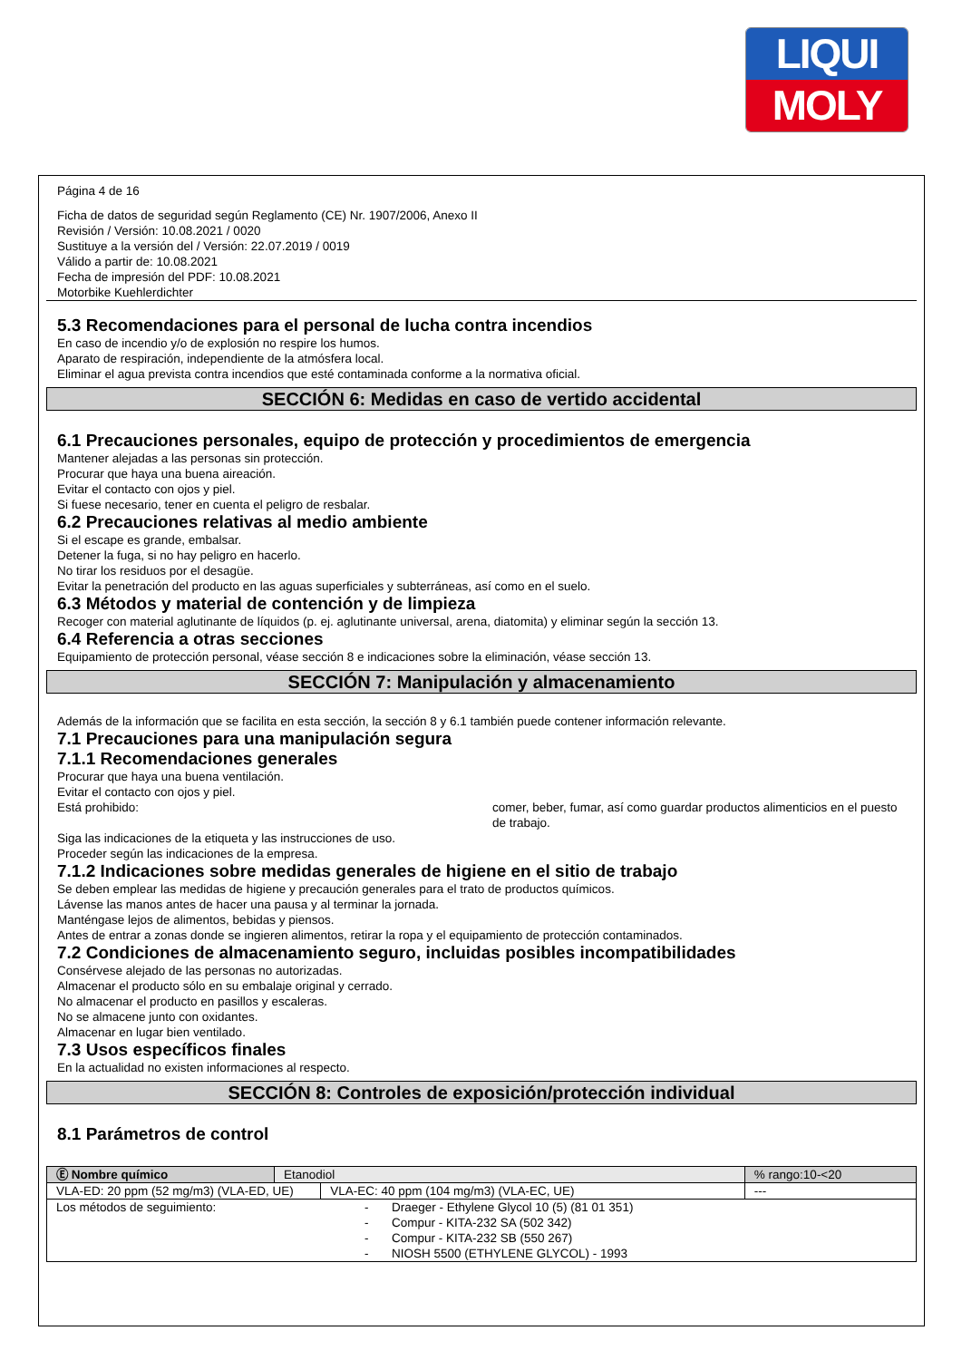LIQUI
MOLY
Página 4 de 16
Ficha de datos de seguridad según Reglamento (CE) Nr. 1907/2006, Anexo II
Revisión / Versión: 10.08.2021 / 0020
Sustituye a la versión del / Versión: 22.07.2019 / 0019
Válido a partir de: 10.08.2021
Fecha de impresión del PDF: 10.08.2021
Motorbike Kuehlerdichter
5.3 Recomendaciones para el personal de lucha contra incendios
En caso de incendio y/o de explosión no respire los humos.
Aparato de respiración, independiente de la atmósfera local.
Eliminar el agua prevista contra incendios que esté contaminada conforme a la normativa oficial.
SECCIÓN 6: Medidas en caso de vertido accidental
6.1 Precauciones personales, equipo de protección y procedimientos de emergencia
Mantener alejadas a las personas sin protección.
Procurar que haya una buena aireación.
Evitar el contacto con ojos y piel.
Si fuese necesario, tener en cuenta el peligro de resbalar.
6.2 Precauciones relativas al medio ambiente
Si el escape es grande, embalsar.
Detener la fuga, si no hay peligro en hacerlo.
No tirar los residuos por el desagüe.
Evitar la penetración del producto en las aguas superficiales y subterráneas, así como en el suelo.
6.3 Métodos y material de contención y de limpieza
Recoger con material aglutinante de líquidos (p. ej. aglutinante universal, arena, diatomita) y eliminar según la sección 13.
6.4 Referencia a otras secciones
Equipamiento de protección personal, véase sección 8 e indicaciones sobre la eliminación, véase sección 13.
SECCIÓN 7: Manipulación y almacenamiento
Además de la información que se facilita en esta sección, la sección 8 y 6.1 también puede contener información relevante.
7.1 Precauciones para una manipulación segura
7.1.1 Recomendaciones generales
Procurar que haya una buena ventilación.
Evitar el contacto con ojos y piel.
Está prohibido: comer, beber, fumar, así como guardar productos alimenticios en el puesto de trabajo.
Siga las indicaciones de la etiqueta y las instrucciones de uso.
Proceder según las indicaciones de la empresa.
7.1.2 Indicaciones sobre medidas generales de higiene en el sitio de trabajo
Se deben emplear las medidas de higiene y precaución generales para el trato de productos químicos.
Lávense las manos antes de hacer una pausa y al terminar la jornada.
Manténgase lejos de alimentos, bebidas y piensos.
Antes de entrar a zonas donde se ingieren alimentos, retirar la ropa y el equipamiento de protección contaminados.
7.2 Condiciones de almacenamiento seguro, incluidas posibles incompatibilidades
Consérvese alejado de las personas no autorizadas.
Almacenar el producto sólo en su embalaje original y cerrado.
No almacenar el producto en pasillos y escaleras.
No se almacene junto con oxidantes.
Almacenar en lugar bien ventilado.
7.3 Usos específicos finales
En la actualidad no existen informaciones al respecto.
SECCIÓN 8: Controles de exposición/protección individual
8.1 Parámetros de control
| Ⓔ Nombre químico | Etanodiol | | % rango:10-<20 |
| VLA-ED: 20 ppm (52 mg/m3) (VLA-ED, UE) | | VLA-EC: 40 ppm (104 mg/m3) (VLA-EC, UE) | --- |
| Los métodos de seguimiento: - - - - Draeger - Ethylene Glycol 10 (5) (81 01 351) Compur - KITA-232 SA (502 342) Compur - KITA-232 SB (550 267) NIOSH 5500 (ETHYLENE GLYCOL) - 1993 | | | |